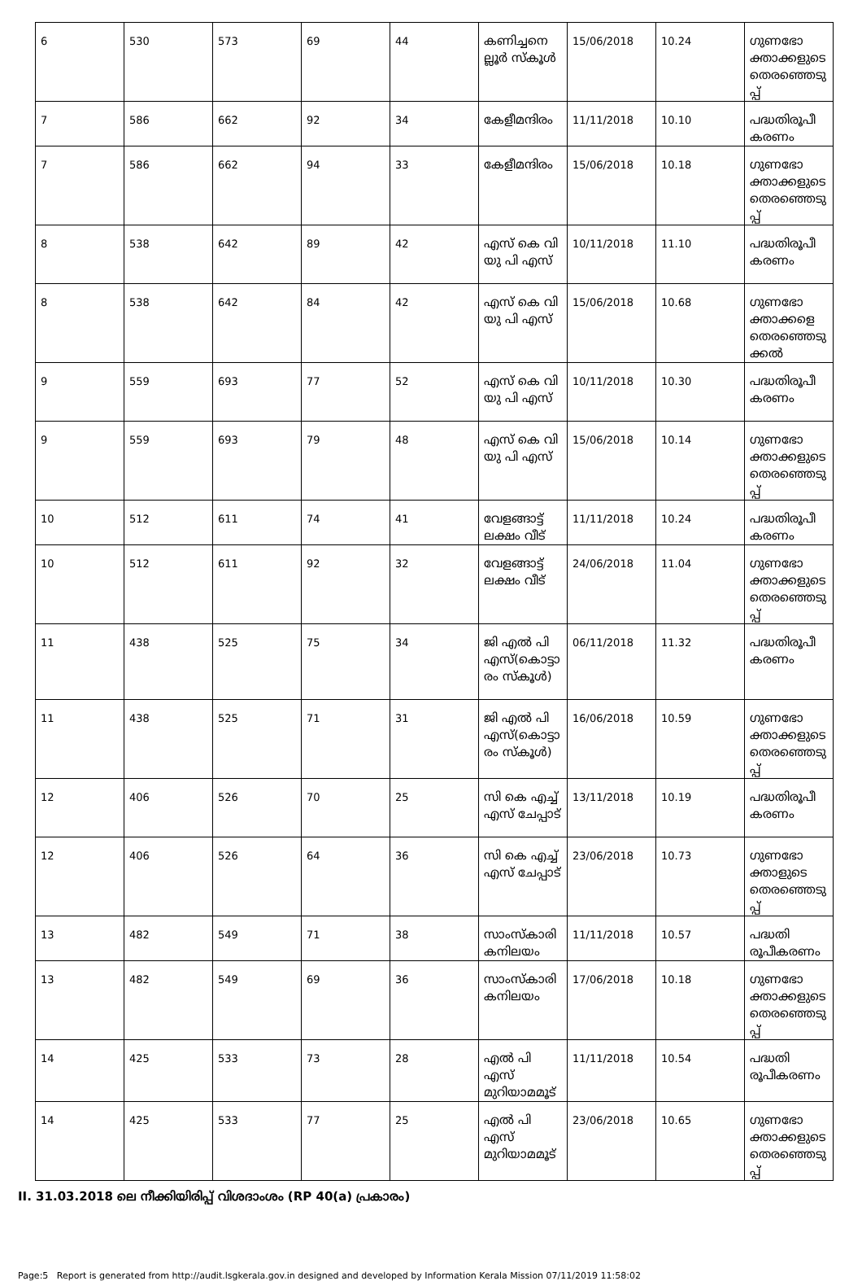| 6 | 530 | 573 | 69 | 44 | കണിച്ചനെല്ലൂർ സ്കൂൾ | 15/06/2018 | 10.24 | ഗുണഭോക്താക്കളുടെ തെരഞ്ഞെടുപ്പ് |
| 7 | 586 | 662 | 92 | 34 | കേളീമന്ദിരം | 11/11/2018 | 10.10 | പദ്ധതിരൂപീകരണം |
| 7 | 586 | 662 | 94 | 33 | കേളീമന്ദിരം | 15/06/2018 | 10.18 | ഗുണഭോക്താക്കളുടെ തെരഞ്ഞെടുപ്പ് |
| 8 | 538 | 642 | 89 | 42 | എസ് കെ വി യു പി എസ് | 10/11/2018 | 11.10 | പദ്ധതിരൂപീകരണം |
| 8 | 538 | 642 | 84 | 42 | എസ് കെ വി യു പി എസ് | 15/06/2018 | 10.68 | ഗുണഭോക്താക്കളെ തെരഞ്ഞെടുക്കൽ |
| 9 | 559 | 693 | 77 | 52 | എസ് കെ വി യു പി എസ് | 10/11/2018 | 10.30 | പദ്ധതിരൂപീകരണം |
| 9 | 559 | 693 | 79 | 48 | എസ് കെ വി യു പി എസ് | 15/06/2018 | 10.14 | ഗുണഭോക്താക്കളുടെ തെരഞ്ഞെടുപ്പ് |
| 10 | 512 | 611 | 74 | 41 | വേളങ്ങാട്ട് ലക്ഷം വീട് | 11/11/2018 | 10.24 | പദ്ധതിരൂപീകരണം |
| 10 | 512 | 611 | 92 | 32 | വേളങ്ങാട്ട് ലക്ഷം വീട് | 24/06/2018 | 11.04 | ഗുണഭോക്താക്കളുടെ തെരഞ്ഞെടുപ്പ് |
| 11 | 438 | 525 | 75 | 34 | ജി എൽ പി എസ്(കൊട്ടാരം സ്കൂൾ) | 06/11/2018 | 11.32 | പദ്ധതിരൂപീകരണം |
| 11 | 438 | 525 | 71 | 31 | ജി എൽ പി എസ്(കൊട്ടാരം സ്കൂൾ) | 16/06/2018 | 10.59 | ഗുണഭോക്താക്കളുടെ തെരഞ്ഞെടുപ്പ് |
| 12 | 406 | 526 | 70 | 25 | സി കെ എച്ച് എസ് ചേപ്പാട് | 13/11/2018 | 10.19 | പദ്ധതിരൂപീകരണം |
| 12 | 406 | 526 | 64 | 36 | സി കെ എച്ച് എസ് ചേപ്പാട് | 23/06/2018 | 10.73 | ഗുണഭോക്താളുടെ തെരഞ്ഞെടുപ്പ് |
| 13 | 482 | 549 | 71 | 38 | സാംസ്കാരികനിലയം | 11/11/2018 | 10.57 | പദ്ധതി രൂപീകരണം |
| 13 | 482 | 549 | 69 | 36 | സാംസ്കാരികനിലയം | 17/06/2018 | 10.18 | ഗുണഭോക്താക്കളുടെ തെരഞ്ഞെടുപ്പ് |
| 14 | 425 | 533 | 73 | 28 | എൽ പി എസ് മുറിയാമമൂട് | 11/11/2018 | 10.54 | പദ്ധതി രൂപീകരണം |
| 14 | 425 | 533 | 77 | 25 | എൽ പി എസ് മുറിയാമമൂട് | 23/06/2018 | 10.65 | ഗുണഭോക്താക്കളുടെ തെരഞ്ഞെടുപ്പ് |
II. 31.03.2018 ലെ നീക്കിയിരിപ്പ് വിശദാംശം (RP 40(a) പ്രകാരം)
Page:5 Report is generated from http://audit.lsgkerala.gov.in designed and developed by Information Kerala Mission 07/11/2019 11:58:02